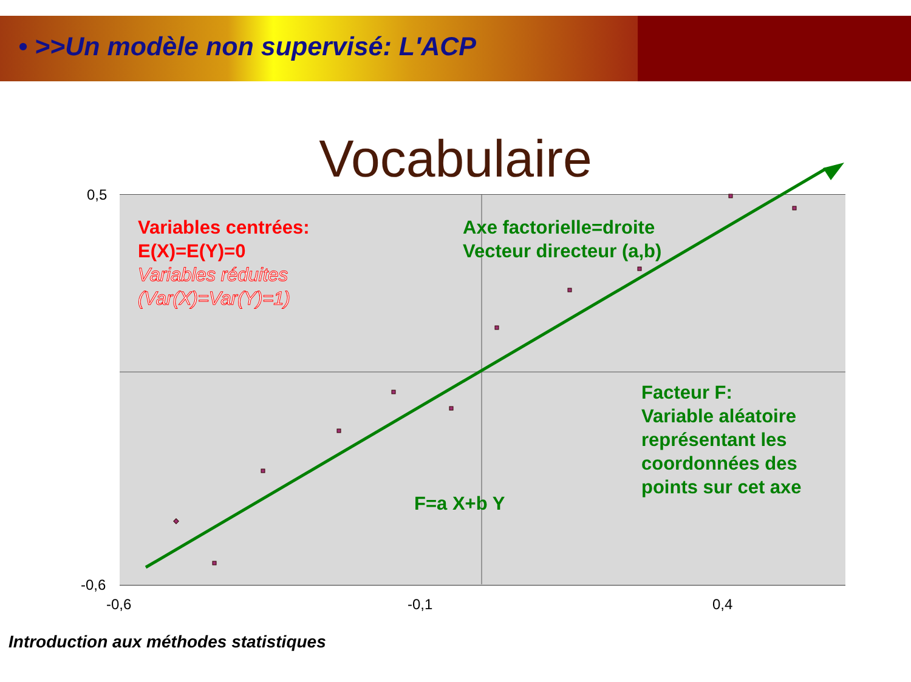• >>Un modèle non supervisé: L'ACP
Vocabulaire
Variables centrées:
E(X)=E(Y)=0
Variables réduites
(Var(X)=Var(Y)=1)
Axe factorielle=droite
Vecteur directeur (a,b)
Facteur F:
Variable aléatoire
représentant les
coordonnées des
points sur cet axe
F=a X+b Y
0,5
-0,6
-0,6 -0,1 0,4
Introduction aux méthodes statistiques